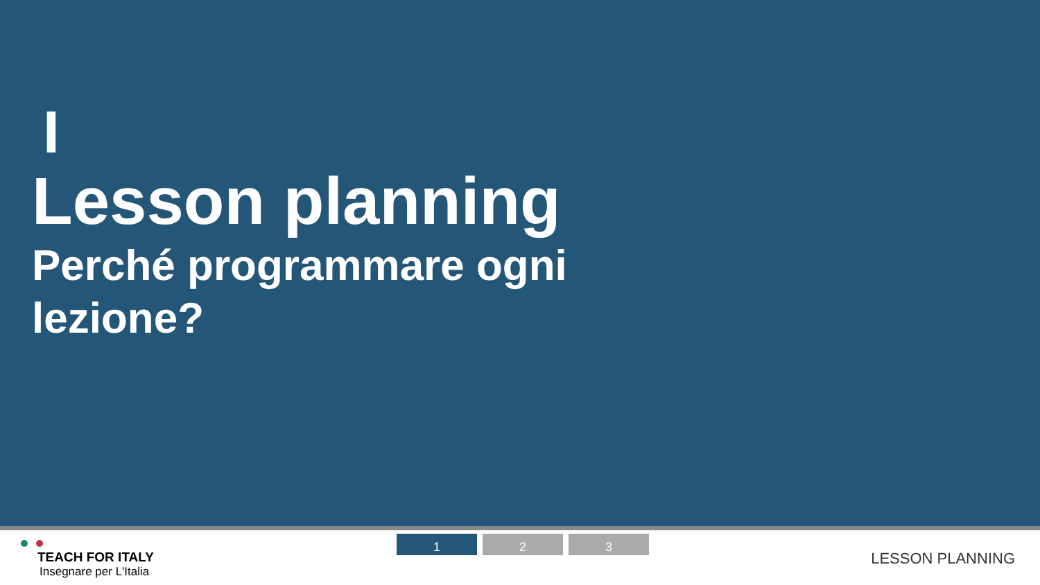I
Lesson planning
Perché programmare ogni lezione?
TEACH FOR ITALY
Insegnare per L'Italia
1 2 3
LESSON PLANNING